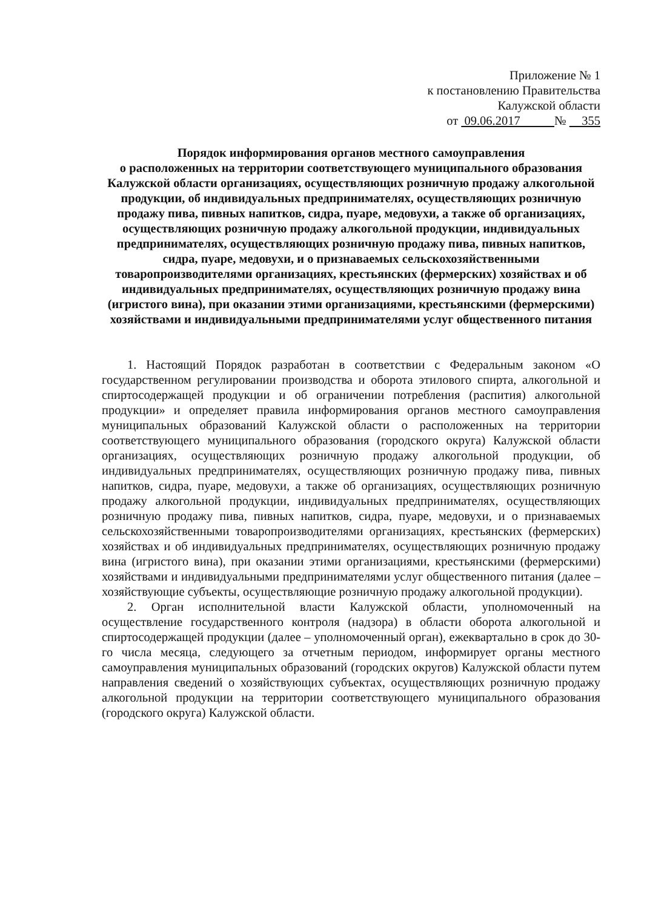Приложение № 1
к постановлению Правительства
Калужской области
от 09.06.2017 № 355
Порядок информирования органов местного самоуправления
о расположенных на территории соответствующего муниципального образования Калужской области организациях, осуществляющих розничную продажу алкогольной продукции, об индивидуальных предпринимателях, осуществляющих розничную продажу пива, пивных напитков, сидра, пуаре, медовухи, а также об организациях, осуществляющих розничную продажу алкогольной продукции, индивидуальных предпринимателях, осуществляющих розничную продажу пива, пивных напитков, сидра, пуаре, медовухи, и о признаваемых сельскохозяйственными товаропроизводителями организациях, крестьянских (фермерских) хозяйствах и об индивидуальных предпринимателях, осуществляющих розничную продажу вина (игристого вина), при оказании этими организациями, крестьянскими (фермерскими) хозяйствами и индивидуальными предпринимателями услуг общественного питания
1. Настоящий Порядок разработан в соответствии с Федеральным законом «О государственном регулировании производства и оборота этилового спирта, алкогольной и спиртосодержащей продукции и об ограничении потребления (распития) алкогольной продукции» и определяет правила информирования органов местного самоуправления муниципальных образований Калужской области о расположенных на территории соответствующего муниципального образования (городского округа) Калужской области организациях, осуществляющих розничную продажу алкогольной продукции, об индивидуальных предпринимателях, осуществляющих розничную продажу пива, пивных напитков, сидра, пуаре, медовухи, а также об организациях, осуществляющих розничную продажу алкогольной продукции, индивидуальных предпринимателях, осуществляющих розничную продажу пива, пивных напитков, сидра, пуаре, медовухи, и о признаваемых сельскохозяйственными товаропроизводителями организациях, крестьянских (фермерских) хозяйствах и об индивидуальных предпринимателях, осуществляющих розничную продажу вина (игристого вина), при оказании этими организациями, крестьянскими (фермерскими) хозяйствами и индивидуальными предпринимателями услуг общественного питания (далее – хозяйствующие субъекты, осуществляющие розничную продажу алкогольной продукции).
2. Орган исполнительной власти Калужской области, уполномоченный на осуществление государственного контроля (надзора) в области оборота алкогольной и спиртосодержащей продукции (далее – уполномоченный орган), ежеквартально в срок до 30-го числа месяца, следующего за отчетным периодом, информирует органы местного самоуправления муниципальных образований (городских округов) Калужской области путем направления сведений о хозяйствующих субъектах, осуществляющих розничную продажу алкогольной продукции на территории соответствующего муниципального образования (городского округа) Калужской области.